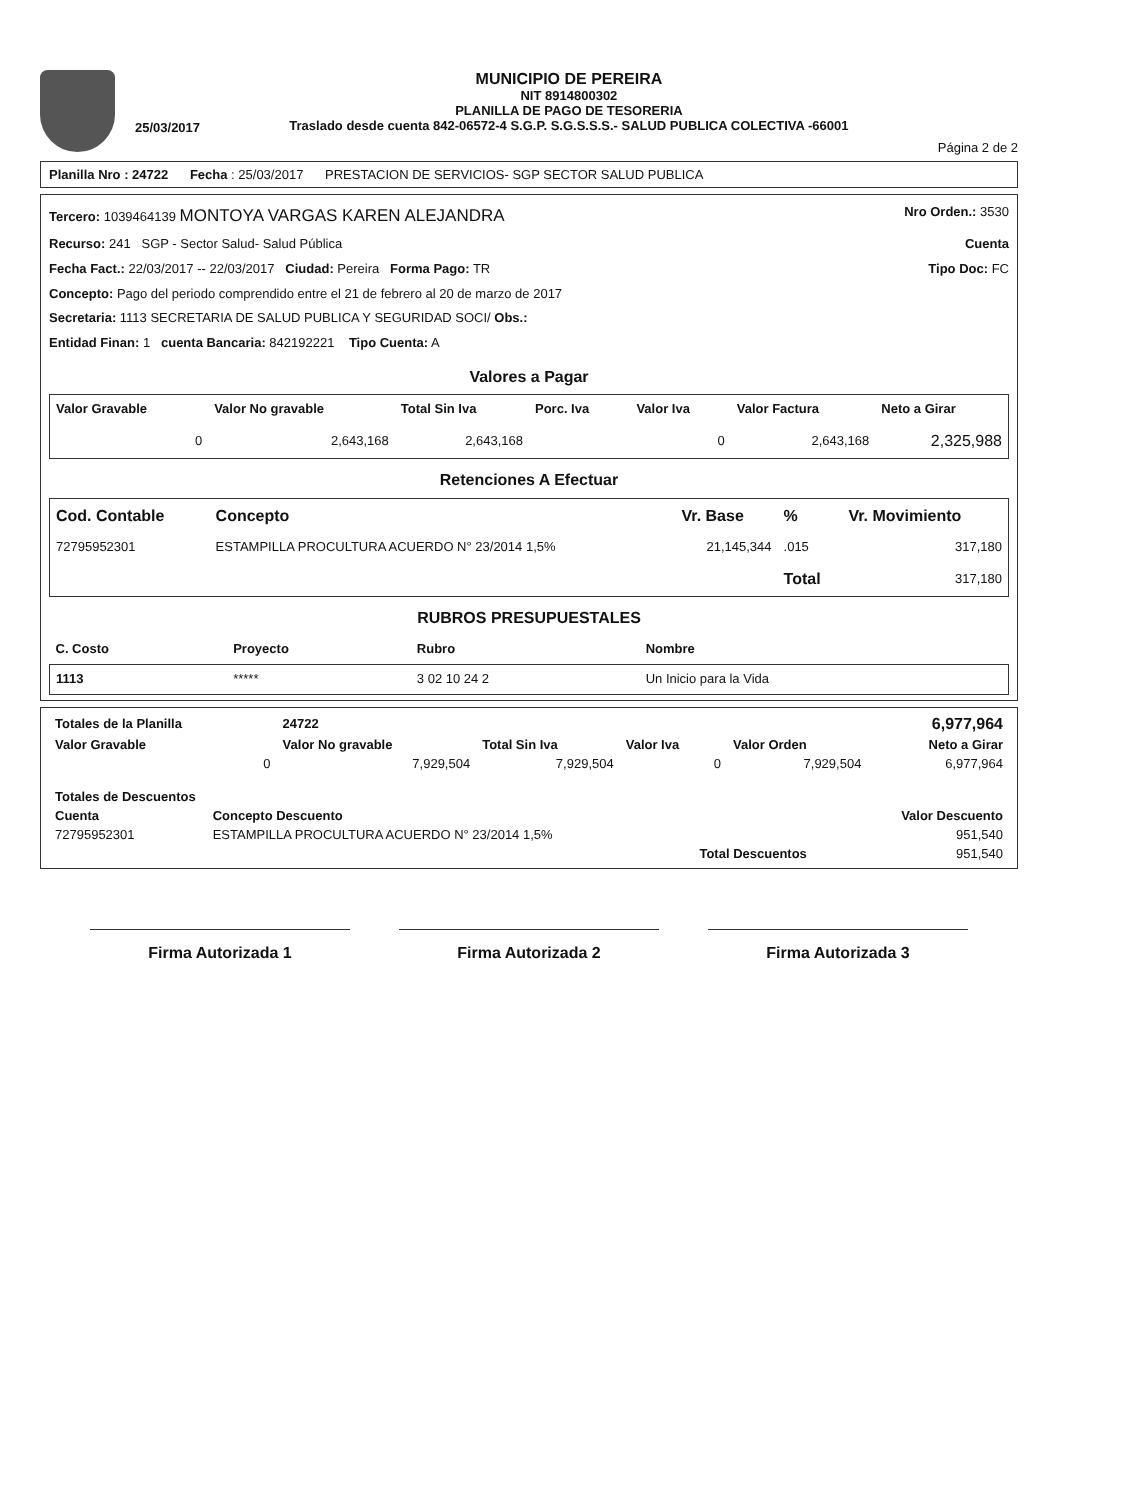25/03/2017
MUNICIPIO DE PEREIRA
NIT 8914800302
PLANILLA DE PAGO DE TESORERIA
Traslado desde cuenta 842-06572-4 S.G.P. S.G.S.S.S.- SALUD PUBLICA COLECTIVA -66001
Página 2 de 2
Planilla Nro : 24722 Fecha : 25/03/2017 PRESTACION DE SERVICIOS- SGP SECTOR SALUD PUBLICA
Tercero: 1039464139 MONTOYA VARGAS KAREN ALEJANDRA Nro Orden.: 3530
Recurso: 241 SGP - Sector Salud- Salud Pública Cuenta
Fecha Fact.: 22/03/2017 -- 22/03/2017 Ciudad: Pereira Forma Pago: TR Tipo Doc: FC
Concepto: Pago del periodo comprendido entre el 21 de febrero al 20 de marzo de 2017
Secretaria: 1113 SECRETARIA DE SALUD PUBLICA Y SEGURIDAD SOCI/ Obs.:
Entidad Finan: 1 cuenta Bancaria: 842192221 Tipo Cuenta: A
Valores a Pagar
| Valor Gravable | Valor No gravable | Total Sin Iva | Porc. Iva | Valor Iva | Valor Factura | Neto a Girar |
| --- | --- | --- | --- | --- | --- | --- |
| 0 | 2,643,168 | 2,643,168 | | 0 | 2,643,168 | 2,325,988 |
Retenciones A Efectuar
| Cod. Contable | Concepto | Vr. Base | % | Vr. Movimiento |
| --- | --- | --- | --- | --- |
| 72795952301 | ESTAMPILLA PROCULTURA ACUERDO N° 23/2014 1,5% | 21,145,344 | .015 | 317,180 |
| | | | Total | 317,180 |
RUBROS PRESUPUESTALES
| C. Costo | Proyecto | Rubro | Nombre |
| --- | --- | --- | --- |
| 1113 | ***** | 3 02 10 24 2 | Un Inicio para la Vida |
| Totales de la Planilla | 24722 | | | | 6,977,964 |
| Valor Gravable | Valor No gravable | Total Sin Iva | Valor Iva | Valor Orden | Neto a Girar |
| 0 | 7,929,504 | 7,929,504 | 0 | 7,929,504 | 6,977,964 |
| Totales de Descuentos | | |
| --- | --- | --- |
| Cuenta | Concepto Descuento | Valor Descuento |
| 72795952301 | ESTAMPILLA PROCULTURA ACUERDO N° 23/2014 1,5% | 951,540 |
| | Total Descuentos | 951,540 |
Firma Autorizada 1 Firma Autorizada 2 Firma Autorizada 3